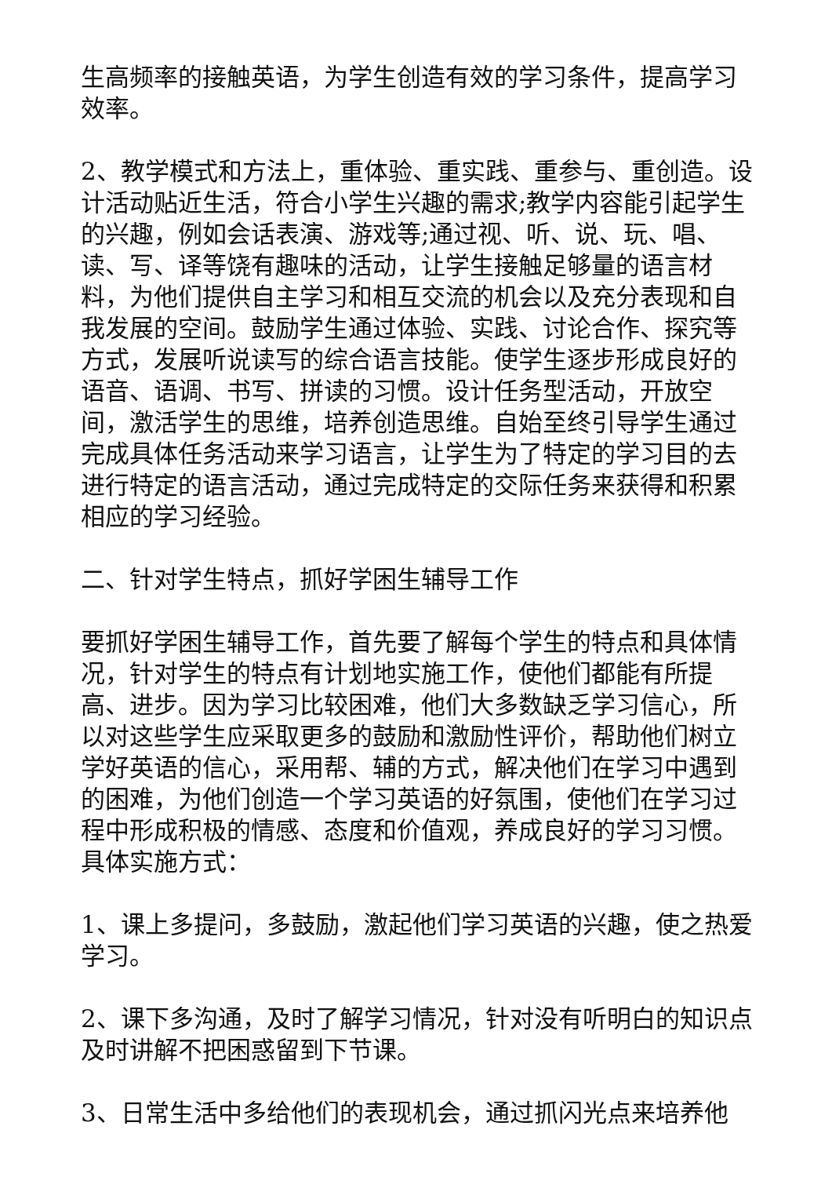生高频率的接触英语，为学生创造有效的学习条件，提高学习效率。
2、教学模式和方法上，重体验、重实践、重参与、重创造。设计活动贴近生活，符合小学生兴趣的需求;教学内容能引起学生的兴趣，例如会话表演、游戏等;通过视、听、说、玩、唱、读、写、译等饶有趣味的活动，让学生接触足够量的语言材料，为他们提供自主学习和相互交流的机会以及充分表现和自我发展的空间。鼓励学生通过体验、实践、讨论合作、探究等方式，发展听说读写的综合语言技能。使学生逐步形成良好的语音、语调、书写、拼读的习惯。设计任务型活动，开放空间，激活学生的思维，培养创造思维。自始至终引导学生通过完成具体任务活动来学习语言，让学生为了特定的学习目的去进行特定的语言活动，通过完成特定的交际任务来获得和积累相应的学习经验。
二、针对学生特点，抓好学困生辅导工作
要抓好学困生辅导工作，首先要了解每个学生的特点和具体情况，针对学生的特点有计划地实施工作，使他们都能有所提高、进步。因为学习比较困难，他们大多数缺乏学习信心，所以对这些学生应采取更多的鼓励和激励性评价，帮助他们树立学好英语的信心，采用帮、辅的方式，解决他们在学习中遇到的困难，为他们创造一个学习英语的好氛围，使他们在学习过程中形成积极的情感、态度和价值观，养成良好的学习习惯。具体实施方式：
1、课上多提问，多鼓励，激起他们学习英语的兴趣，使之热爱学习。
2、课下多沟通，及时了解学习情况，针对没有听明白的知识点及时讲解不把困惑留到下节课。
3、日常生活中多给他们的表现机会，通过抓闪光点来培养他